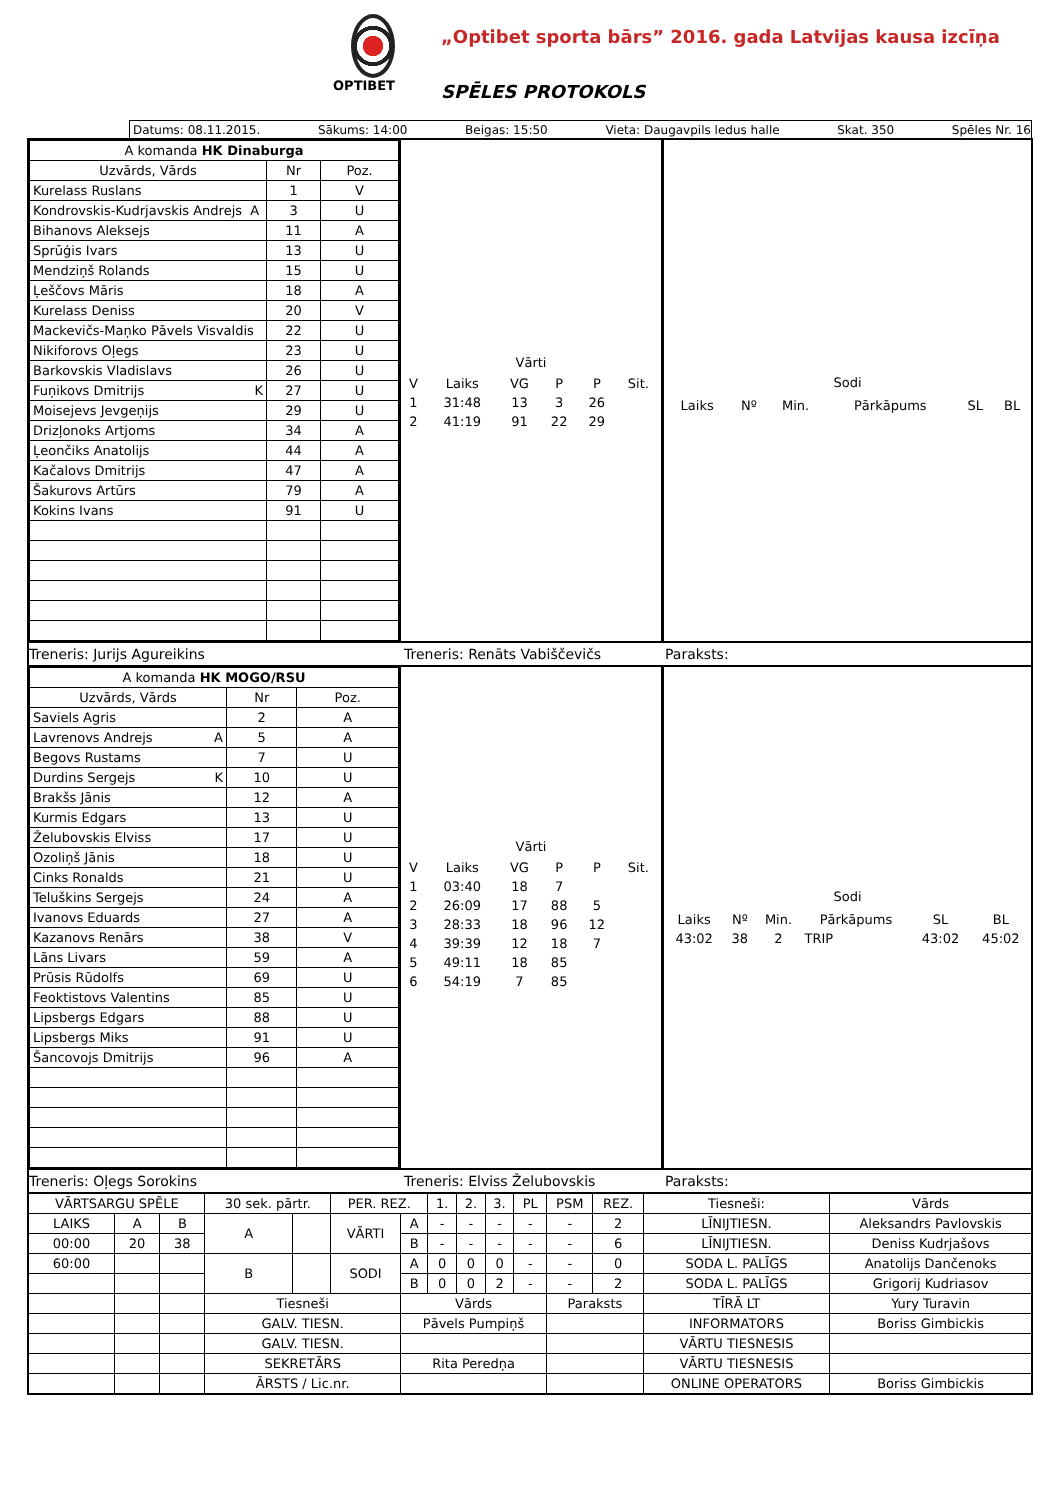OPTIBET
„Optibet sporta bārs” 2016. gada Latvijas kausa izcīņa
SPĒLES PROTOKOLS
Datums: 08.11.2015. Sākums: 14:00 Beigas: 15:50 Vieta: Daugavpils ledus halle Skat. 350 Spēles Nr. 16
| A komanda HK Dinaburga | | |
| Uzvārds, Vārds | Nr | Poz. |
| Kurelass Ruslans | 1 | V |
| Kondrovskis-Kudrjavskis Andrejs A | 3 | U |
| Bihanovs Aleksejs | 11 | A |
| Sprūģis Ivars | 13 | U |
| Mendziņš Rolands | 15 | U |
| Ļeščovs Māris | 18 | A |
| Kurelass Deniss | 20 | V |
| Mackevičs-Maņko Pāvels Visvaldis | 22 | U |
| Nikiforovs Oļegs | 23 | U |
| Barkovskis Vladislavs | 26 | U |
| Fuņikovs Dmitrijs K | 27 | U |
| Moisejevs Jevgeņijs | 29 | U |
| Drizļonoks Artjoms | 34 | A |
| Ļeončiks Anatolijs | 44 | A |
| Kačalovs Dmitrijs | 47 | A |
| Šakurovs Artūrs | 79 | A |
| Kokins Ivans | 91 | U |
Vārti
| V | Laiks | VG | P | P | Sit. |
| 1 | 31:48 | 13 | 3 | 26 | |
| 2 | 41:19 | 91 | 22 | 29 | |
Sodi
| Laiks | Nº | Min. | Pārkāpums | SL | BL |
Treneris: Jurijs Agureikins Treneris: Renāts Vabiščevičs Paraksts:
| A komanda HK MOGO/RSU | | |
| Uzvārds, Vārds | Nr | Poz. |
| Saviels Agris | 2 | A |
| Lavrenovs Andrejs A | 5 | A |
| Begovs Rustams | 7 | U |
| Durdins Sergejs K | 10 | U |
| Brakšs Jānis | 12 | A |
| Kurmis Edgars | 13 | U |
| Želubovskis Elviss | 17 | U |
| Ozoliņš Jānis | 18 | U |
| Cinks Ronalds | 21 | U |
| Teluškins Sergejs | 24 | A |
| Ivanovs Eduards | 27 | A |
| Kazanovs Renārs | 38 | V |
| Lāns Livars | 59 | A |
| Prūsis Rūdolfs | 69 | U |
| Feoktistovs Valentins | 85 | U |
| Lipsbergs Edgars | 88 | U |
| Lipsbergs Miks | 91 | U |
| Šancovojs Dmitrijs | 96 | A |
Vārti
| V | Laiks | VG | P | P | Sit. |
| 1 | 03:40 | 18 | 7 | | |
| 2 | 26:09 | 17 | 88 | 5 | |
| 3 | 28:33 | 18 | 96 | 12 | |
| 4 | 39:39 | 12 | 18 | 7 | |
| 5 | 49:11 | 18 | 85 | | |
| 6 | 54:19 | 7 | 85 | | |
Sodi
| Laiks | Nº | Min. | Pārkāpums | SL | BL |
| 43:02 | 38 | 2 | TRIP | 43:02 | 45:02 |
Treneris: Oļegs Sorokins Treneris: Elviss Želubovskis Paraksts:
| VĀRTSARGU SPĒLE | | | 30 sek. pārtr. | | PER. REZ. | | 1. | 2. | 3. | PL | PSM | REZ. | Tiesneši: | Vārds |
| LAIKS | A | B | A | | VĀRTI | A | - | - | - | - | - | 2 | LĪNIJTIESN. | Aleksandrs Pavlovskis |
| 00:00 | 20 | 38 | | | | B | - | - | - | - | - | 6 | LĪNIJTIESN. | Deniss Kudrjašovs |
| 60:00 | | | B | | SODI | A | 0 | 0 | 0 | - | - | 0 | SODA L. PALĪGS | Anatolijs Dančenoks |
| | | | | | | B | 0 | 0 | 2 | - | - | 2 | SODA L. PALĪGS | Grigorij Kudriasov |
| | | | Tiesneši | | | Vārds | | | | | Paraksts | | TĪRĀ LT | Yury Turavin |
| | | | GALV. TIESN. | | | Pāvels Pumpiņš | | | | | | | INFORMATORS | Boriss Gimbickis |
| | | | GALV. TIESN. | | | | | | | | | | VĀRTU TIESNESIS | |
| | | | SEKRETĀRS | | | Rita Peredņa | | | | | | | VĀRTU TIESNESIS | |
| | | | ĀRSTS / Lic.nr. | | | | | | | | | | ONLINE OPERATORS | Boriss Gimbickis |